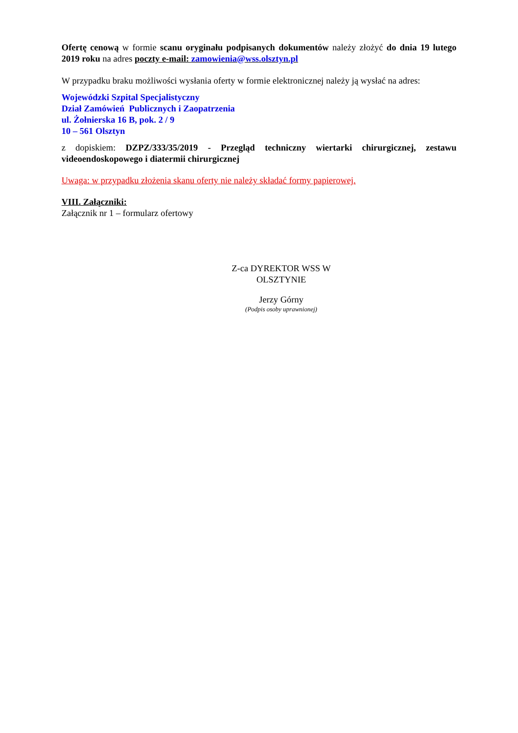Ofertę cenową w formie scanu oryginału podpisanych dokumentów należy złożyć do dnia 19 lutego 2019 roku na adres poczty e-mail: zamowienia@wss.olsztyn.pl
W przypadku braku możliwości wysłania oferty w formie elektronicznej należy ją wysłać na adres:
Wojewódzki Szpital Specjalistyczny
Dział Zamówień Publicznych i Zaopatrzenia
ul. Żołnierska 16 B, pok. 2 / 9
10 – 561 Olsztyn
z dopiskiem: DZPZ/333/35/2019 - Przegląd techniczny wiertarki chirurgicznej, zestawu videoendoskopowego i diatermii chirurgicznej
Uwaga: w przypadku złożenia skanu oferty nie należy składać formy papierowej.
VIII. Załączniki:
Załącznik nr 1 – formularz ofertowy
Z-ca DYREKTOR WSS W OLSZTYNIE
Jerzy Górny
(Podpis osoby uprawnionej)